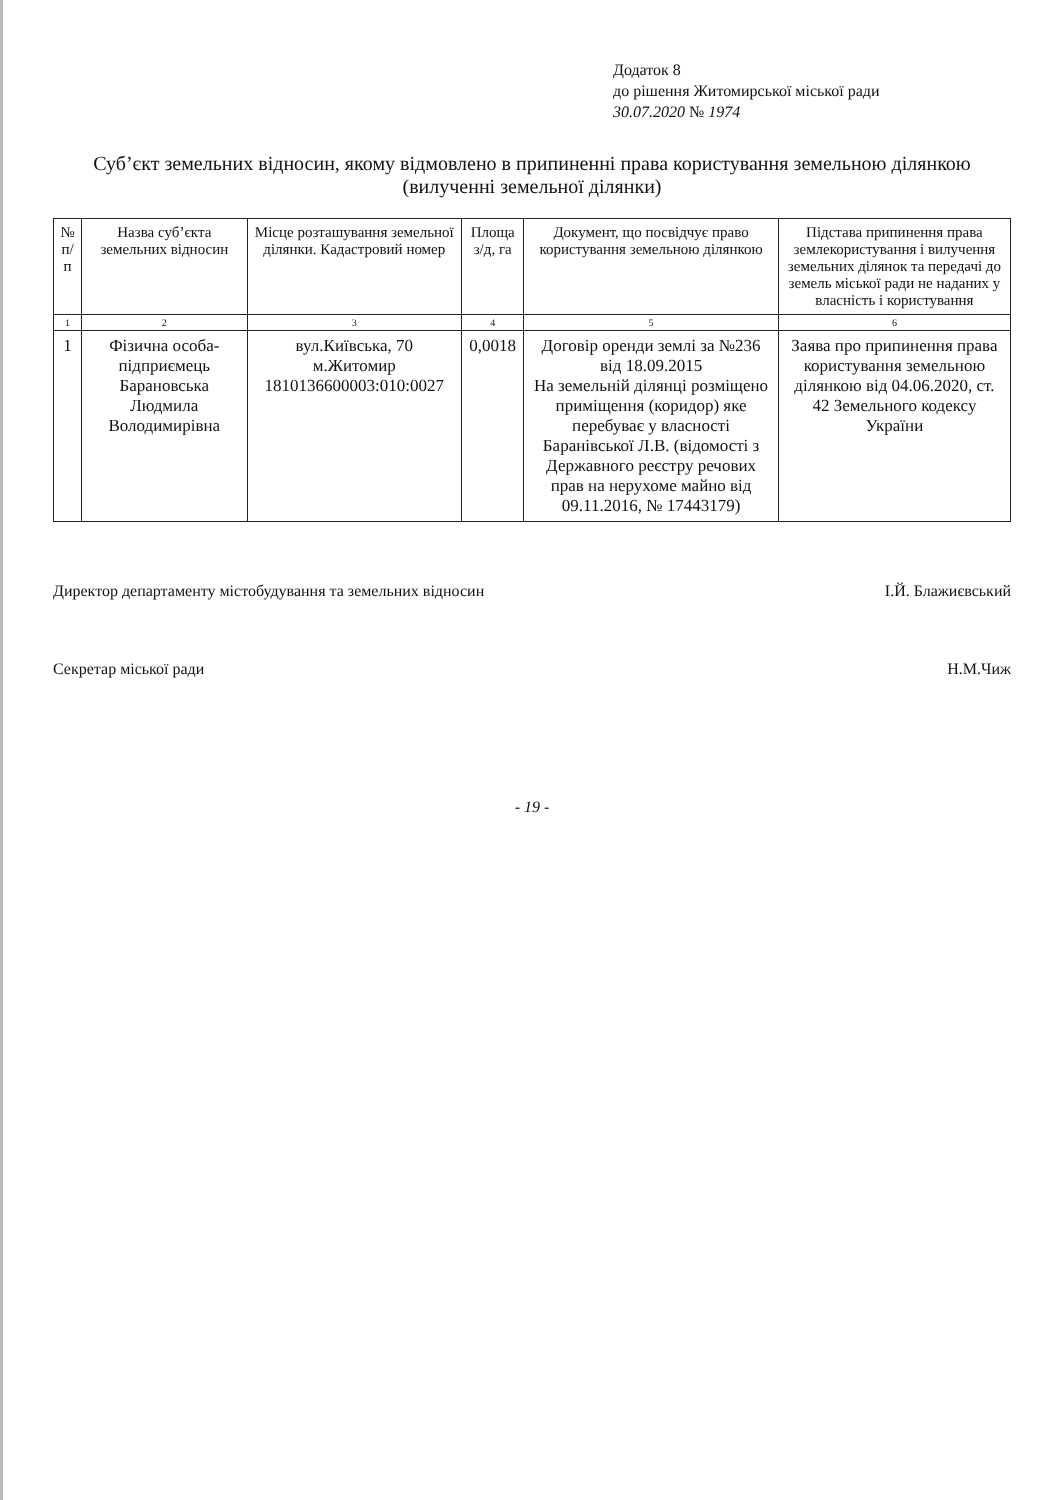Додаток 8
до рішення Житомирської міської ради
30.07.2020 № 1974
Суб’єкт земельних відносин, якому відмовлено в припиненні права користування земельною ділянкою (вилученні земельної ділянки)
| № п/п | Назва суб’єкта земельних відносин | Місце розташування земельної ділянки. Кадастровий номер | Площа з/д, га | Документ, що посвідчує право користування земельною ділянкою | Підстава припинення права землекористування і вилучення земельних ділянок та передачі до земель міської ради не наданих у власність і користування |
| --- | --- | --- | --- | --- | --- |
| 1 | 2 | 3 | 4 | 5 | 6 |
| 1 | Фізична особа-підприємець Барановська Людмила Володимирівна | вул.Київська, 70 м.Житомир 1810136600003:010:0027 | 0,0018 | Договір оренди землі за №236 від 18.09.2015 На земельній ділянці розміщено приміщення (коридор) яке перебуває у власності Баранівської Л.В. (відомості з Державного реєстру речових прав на нерухоме майно від 09.11.2016, № 17443179) | Заява про припинення права користування земельною ділянкою від 04.06.2020, ст. 42 Земельного кодексу України |
Директор департаменту містобудування та земельних відносин І.Й. Блажиєвський
Секретар міської ради Н.М.Чиж
- 19 -